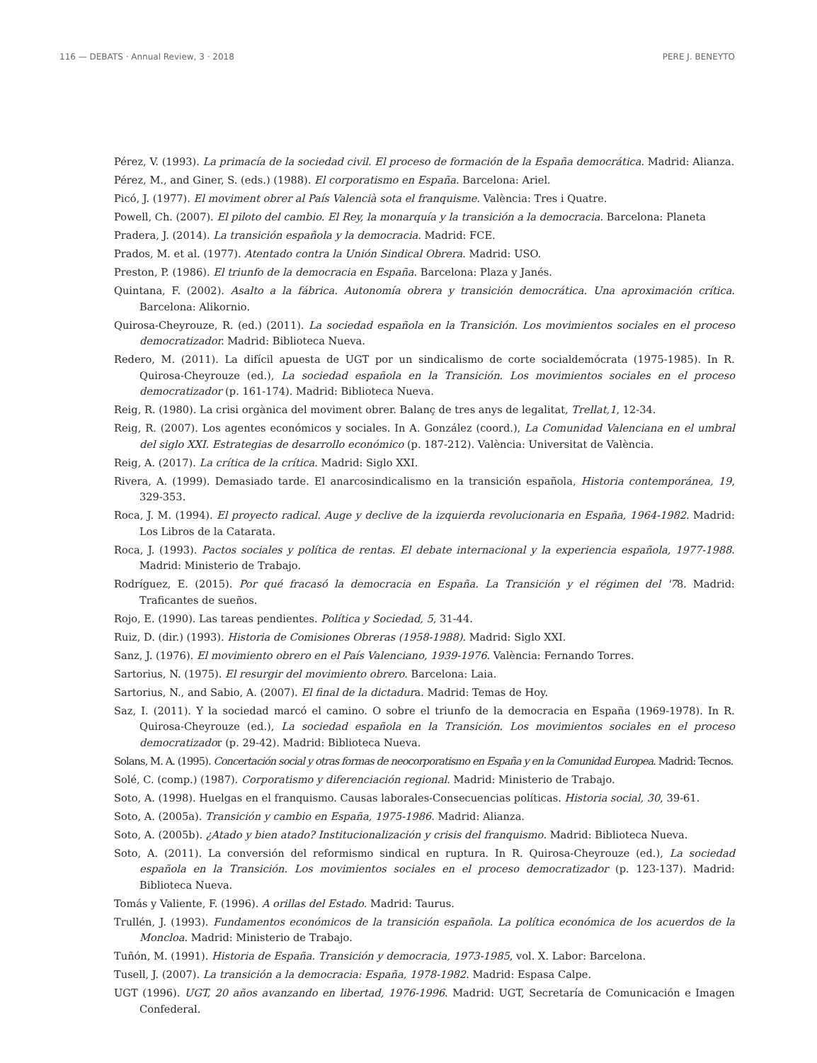116 — DEBATS · Annual Review, 3 · 2018 PERE J. BENEYTO
Pérez, V. (1993). La primacía de la sociedad civil. El proceso de formación de la España democrática. Madrid: Alianza.
Pérez, M., and Giner, S. (eds.) (1988). El corporatismo en España. Barcelona: Ariel.
Picó, J. (1977). El moviment obrer al País Valencià sota el franquisme. València: Tres i Quatre.
Powell, Ch. (2007). El piloto del cambio. El Rey, la monarquía y la transición a la democracia. Barcelona: Planeta
Pradera, J. (2014). La transición española y la democracia. Madrid: FCE.
Prados, M. et al. (1977). Atentado contra la Unión Sindical Obrera. Madrid: USO.
Preston, P. (1986). El triunfo de la democracia en España. Barcelona: Plaza y Janés.
Quintana, F. (2002). Asalto a la fábrica. Autonomía obrera y transición democrática. Una aproximación crítica. Barcelona: Alikornio.
Quirosa-Cheyrouze, R. (ed.) (2011). La sociedad española en la Transición. Los movimientos sociales en el proceso democratizador. Madrid: Biblioteca Nueva.
Redero, M. (2011). La difícil apuesta de UGT por un sindicalismo de corte socialdemócrata (1975-1985). In R. Quirosa-Cheyrouze (ed.), La sociedad española en la Transición. Los movimientos sociales en el proceso democratizador (p. 161-174). Madrid: Biblioteca Nueva.
Reig, R. (1980). La crisi orgànica del moviment obrer. Balanç de tres anys de legalitat, Trellat,1, 12-34.
Reig, R. (2007). Los agentes económicos y sociales. In A. González (coord.), La Comunidad Valenciana en el umbral del siglo XXI. Estrategias de desarrollo económico (p. 187-212). València: Universitat de València.
Reig, A. (2017). La crítica de la crítica. Madrid: Siglo XXI.
Rivera, A. (1999). Demasiado tarde. El anarcosindicalismo en la transición española, Historia contemporánea, 19, 329-353.
Roca, J. M. (1994). El proyecto radical. Auge y declive de la izquierda revolucionaria en España, 1964-1982. Madrid: Los Libros de la Catarata.
Roca, J. (1993). Pactos sociales y política de rentas. El debate internacional y la experiencia española, 1977-1988. Madrid: Ministerio de Trabajo.
Rodríguez, E. (2015). Por qué fracasó la democracia en España. La Transición y el régimen del '78. Madrid: Traficantes de sueños.
Rojo, E. (1990). Las tareas pendientes. Política y Sociedad, 5, 31-44.
Ruiz, D. (dir.) (1993). Historia de Comisiones Obreras (1958-1988). Madrid: Siglo XXI.
Sanz, J. (1976). El movimiento obrero en el País Valenciano, 1939-1976. València: Fernando Torres.
Sartorius, N. (1975). El resurgir del movimiento obrero. Barcelona: Laia.
Sartorius, N., and Sabio, A. (2007). El final de la dictadura. Madrid: Temas de Hoy.
Saz, I. (2011). Y la sociedad marcó el camino. O sobre el triunfo de la democracia en España (1969-1978). In R. Quirosa-Cheyrouze (ed.), La sociedad española en la Transición. Los movimientos sociales en el proceso democratizador (p. 29-42). Madrid: Biblioteca Nueva.
Solans, M. A. (1995). Concertación social y otras formas de neocorporatismo en España y en la Comunidad Europea. Madrid: Tecnos.
Solé, C. (comp.) (1987). Corporatismo y diferenciación regional. Madrid: Ministerio de Trabajo.
Soto, A. (1998). Huelgas en el franquismo. Causas laborales-Consecuencias políticas. Historia social, 30, 39-61.
Soto, A. (2005a). Transición y cambio en España, 1975-1986. Madrid: Alianza.
Soto, A. (2005b). ¿Atado y bien atado? Institucionalización y crisis del franquismo. Madrid: Biblioteca Nueva.
Soto, A. (2011). La conversión del reformismo sindical en ruptura. In R. Quirosa-Cheyrouze (ed.), La sociedad española en la Transición. Los movimientos sociales en el proceso democratizador (p. 123-137). Madrid: Biblioteca Nueva.
Tomás y Valiente, F. (1996). A orillas del Estado. Madrid: Taurus.
Trullén, J. (1993). Fundamentos económicos de la transición española. La política económica de los acuerdos de la Moncloa. Madrid: Ministerio de Trabajo.
Tuñón, M. (1991). Historia de España. Transición y democracia, 1973-1985, vol. X. Labor: Barcelona.
Tusell, J. (2007). La transición a la democracia: España, 1978-1982. Madrid: Espasa Calpe.
UGT (1996). UGT, 20 años avanzando en libertad, 1976-1996. Madrid: UGT, Secretaría de Comunicación e Imagen Confederal.